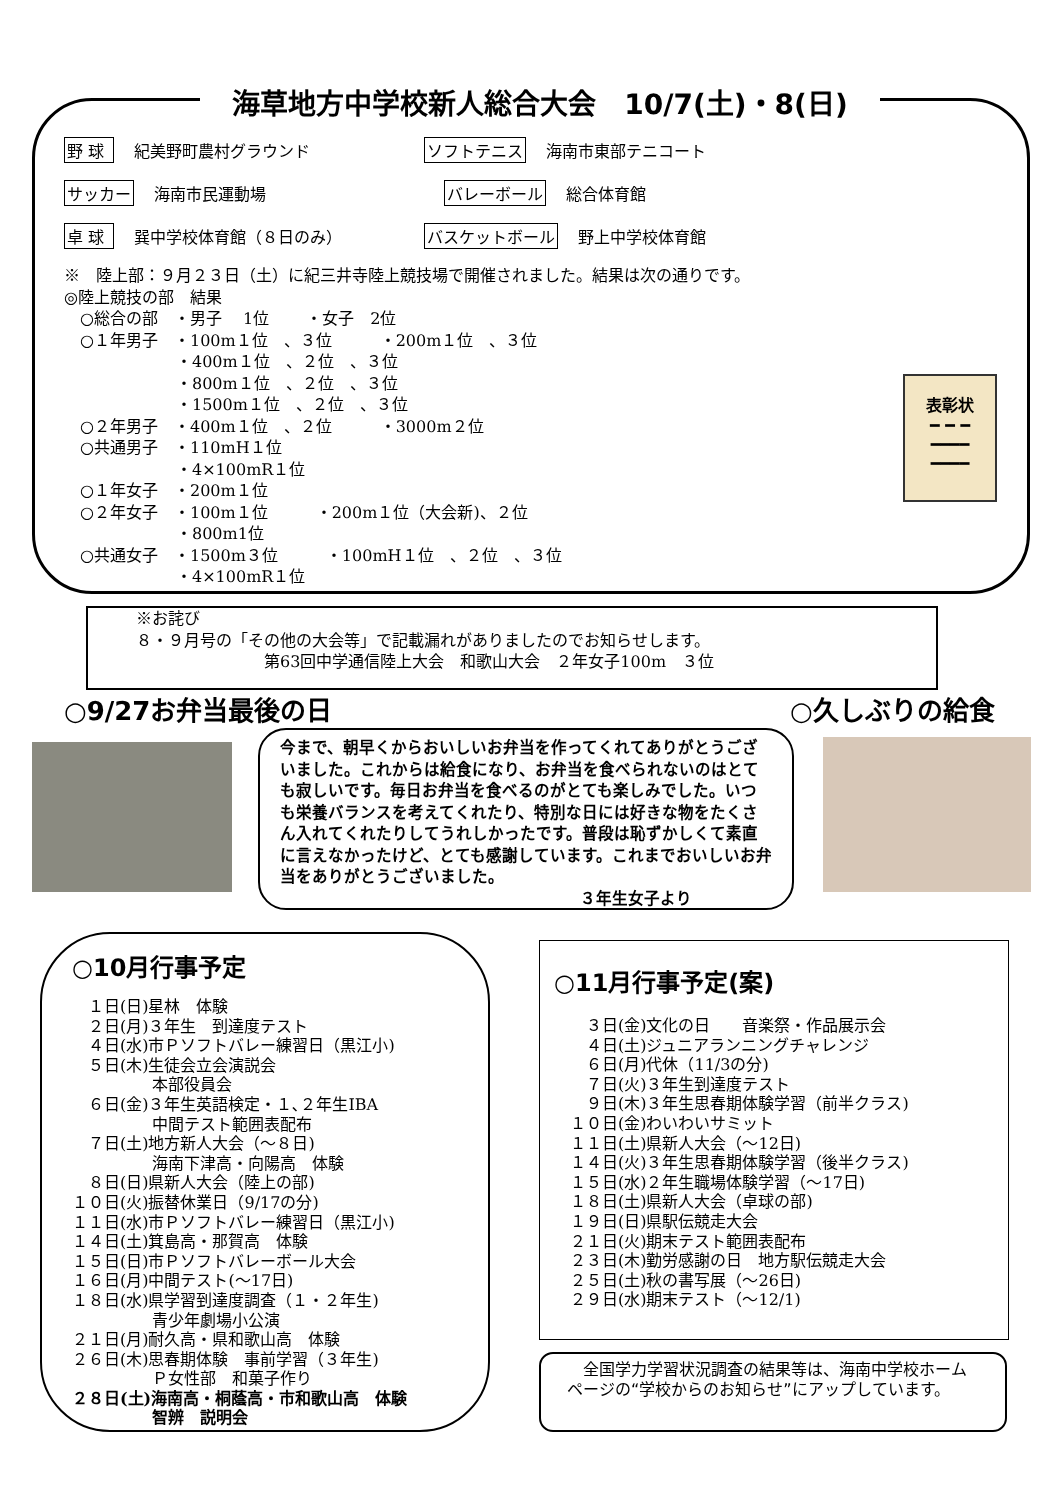海草地方中学校新人総合大会　10/7(土)・8(日)
野 球 紀美野町農村グラウンド ソフトテニス 海南市東部テニコート
サッカー 海南市民運動場 バレーボール 総合体育館
卓 球 巽中学校体育館（８日のみ） バスケットボール 野上中学校体育館
※　陸上部：９月２３日（土）に紀三井寺陸上競技場で開催されました。結果は次の通りです。 ◎陸上競技の部　結果 　○総合の部　・男子　 1位　　 ・女子　2位 　○１年男子　・100m１位　、３位　　　・200m１位　、３位 　　　　　　　・400m１位　、２位　、３位 　　　　　　　・800m１位　、２位　、３位 　　　　　　　・1500m１位　、２位　、３位 　○２年男子　・400m１位　、２位　　　・3000m２位 　○共通男子　・110mH１位 　　　　　　　・4×100mR１位 　○１年女子　・200m１位 　○２年女子　・100m１位　　　・200m１位（大会新)、２位 　　　　　　　・800m1位 　○共通女子　・1500m３位　　　・100mH１位　、２位　、３位 　　　　　　　・4×100mR１位
表彰状
━ ━ ━
━━━━
━━━━
　　　※お詫び 　　　８・９月号の「その他の大会等」で記載漏れがありましたのでお知らせします。 　　　　　　　　　　　第63回中学通信陸上大会　和歌山大会　２年女子100m　３位
○9/27お弁当最後の日 ○久しぶりの給食
今まで、朝早くからおいしいお弁当を作ってくれてありがとうございました。これからは給食になり、お弁当を食べられないのはとても寂しいです。毎日お弁当を食べるのがとても楽しみでした。いつも栄養バランスを考えてくれたり、特別な日には好きな物をたくさん入れてくれたりしてうれしかったです。普段は恥ずかしくて素直に言えなかったけど、とても感謝しています。これまでおいしいお弁当をありがとうございました。
３年生女子より
○10月行事予定
　１日(日)星林　体験 　２日(月)３年生　到達度テスト 　４日(水)市Ｐソフトバレー練習日（黒江小) 　５日(木)生徒会立会演説会 　　　　　本部役員会 　６日(金)３年生英語検定・１､２年生IBA 　　　　　中間テスト範囲表配布 　７日(土)地方新人大会（～８日) 　　　　　海南下津高・向陽高　体験 　８日(日)県新人大会（陸上の部) １０日(火)振替休業日（9/17の分) １１日(水)市Ｐソフトバレー練習日（黒江小) １４日(土)箕島高・那賀高　体験 １５日(日)市Ｐソフトバレーボール大会 １６日(月)中間テスト(～17日) １８日(水)県学習到達度調査（１・２年生) 　　　　　青少年劇場小公演 ２１日(月)耐久高・県和歌山高　体験 ２６日(木)思春期体験　事前学習（３年生) 　　　　　Ｐ女性部　和菓子作り ２８日(土)海南高・桐蔭高・市和歌山高　体験 　　　　　智辨　説明会
○11月行事予定(案)
　　３日(金)文化の日　　音楽祭・作品展示会 　　４日(土)ジュニアランニングチャレンジ 　　６日(月)代休（11/3の分) 　　７日(火)３年生到達度テスト 　　９日(木)３年生思春期体験学習（前半クラス) 　１０日(金)わいわいサミット 　１１日(土)県新人大会（～12日) 　１４日(火)３年生思春期体験学習（後半クラス) 　１５日(水)２年生職場体験学習（～17日) 　１８日(土)県新人大会（卓球の部) 　１９日(日)県駅伝競走大会 　２１日(火)期末テスト範囲表配布 　２３日(木)勤労感謝の日　地方駅伝競走大会 　２５日(土)秋の書写展（～26日) 　２９日(水)期末テスト（～12/1)
　全国学力学習状況調査の結果等は、海南中学校ホームページの“学校からのお知らせ”にアップしています。